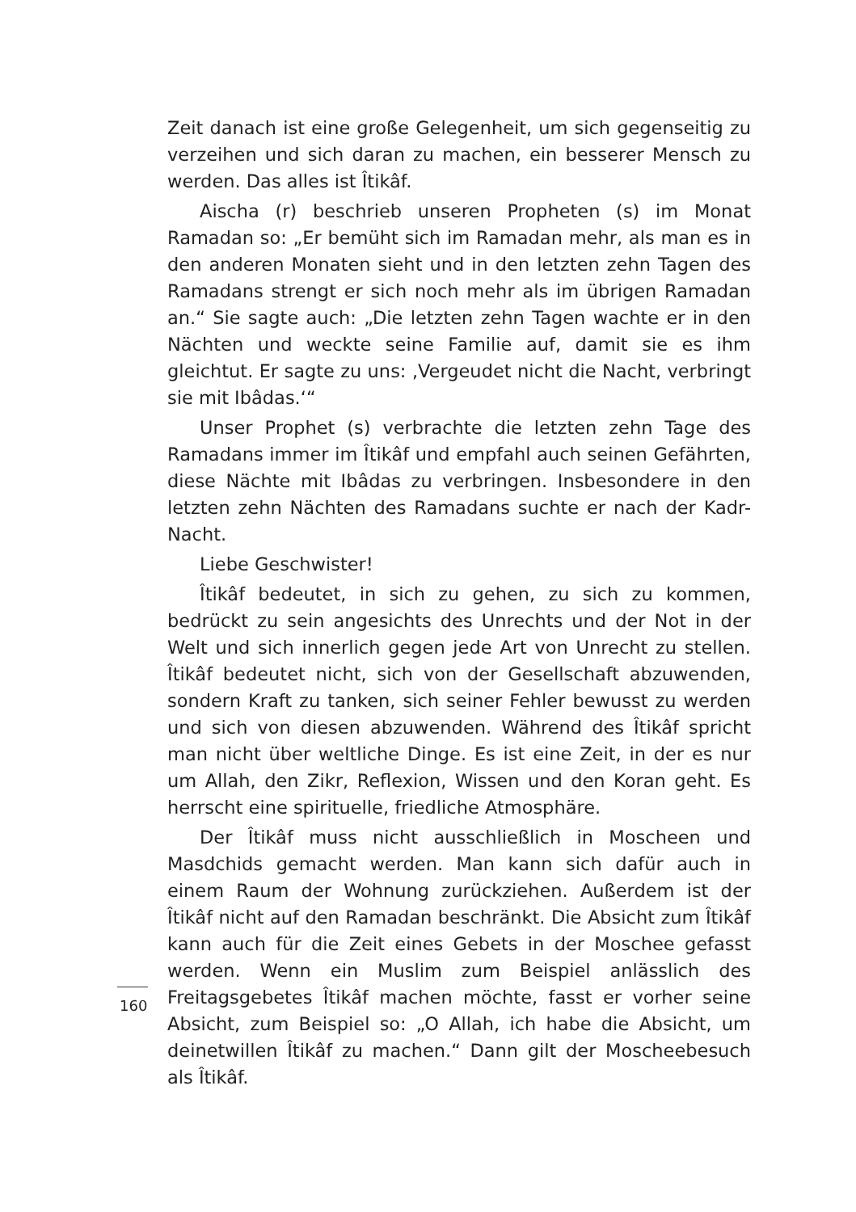Zeit danach ist eine große Gelegenheit, um sich gegenseitig zu verzeihen und sich daran zu machen, ein besserer Mensch zu werden. Das alles ist Îtikâf.
Aischa (r) beschrieb unseren Propheten (s) im Monat Ramadan so: „Er bemüht sich im Ramadan mehr, als man es in den anderen Monaten sieht und in den letzten zehn Tagen des Ramadans strengt er sich noch mehr als im übrigen Ramadan an.“ Sie sagte auch: „Die letzten zehn Tagen wachte er in den Nächten und weckte seine Familie auf, damit sie es ihm gleichtut. Er sagte zu uns: ‚Vergeudet nicht die Nacht, verbringt sie mit Ibâdas.‘“
Unser Prophet (s) verbrachte die letzten zehn Tage des Ramadans immer im Îtikâf und empfahl auch seinen Gefährten, diese Nächte mit Ibâdas zu verbringen. Insbesondere in den letzten zehn Nächten des Ramadans suchte er nach der Kadr-Nacht.
Liebe Geschwister!
Îtikâf bedeutet, in sich zu gehen, zu sich zu kommen, bedrückt zu sein angesichts des Unrechts und der Not in der Welt und sich innerlich gegen jede Art von Unrecht zu stellen. Îtikâf bedeutet nicht, sich von der Gesellschaft abzuwenden, sondern Kraft zu tanken, sich seiner Fehler bewusst zu werden und sich von diesen abzuwenden. Während des Îtikâf spricht man nicht über weltliche Dinge. Es ist eine Zeit, in der es nur um Allah, den Zikr, Reflexion, Wissen und den Koran geht. Es herrscht eine spirituelle, friedliche Atmosphäre.
Der Îtikâf muss nicht ausschließlich in Moscheen und Masdchids gemacht werden. Man kann sich dafür auch in einem Raum der Wohnung zurückziehen. Außerdem ist der Îtikâf nicht auf den Ramadan beschränkt. Die Absicht zum Îtikâf kann auch für die Zeit eines Gebets in der Moschee gefasst werden. Wenn ein Muslim zum Beispiel anlässlich des Freitagsgebetes Îtikâf machen möchte, fasst er vorher seine Absicht, zum Beispiel so: „O Allah, ich habe die Absicht, um deinetwillen Îtikâf zu machen.“ Dann gilt der Moscheebesuch als Îtikâf.
160